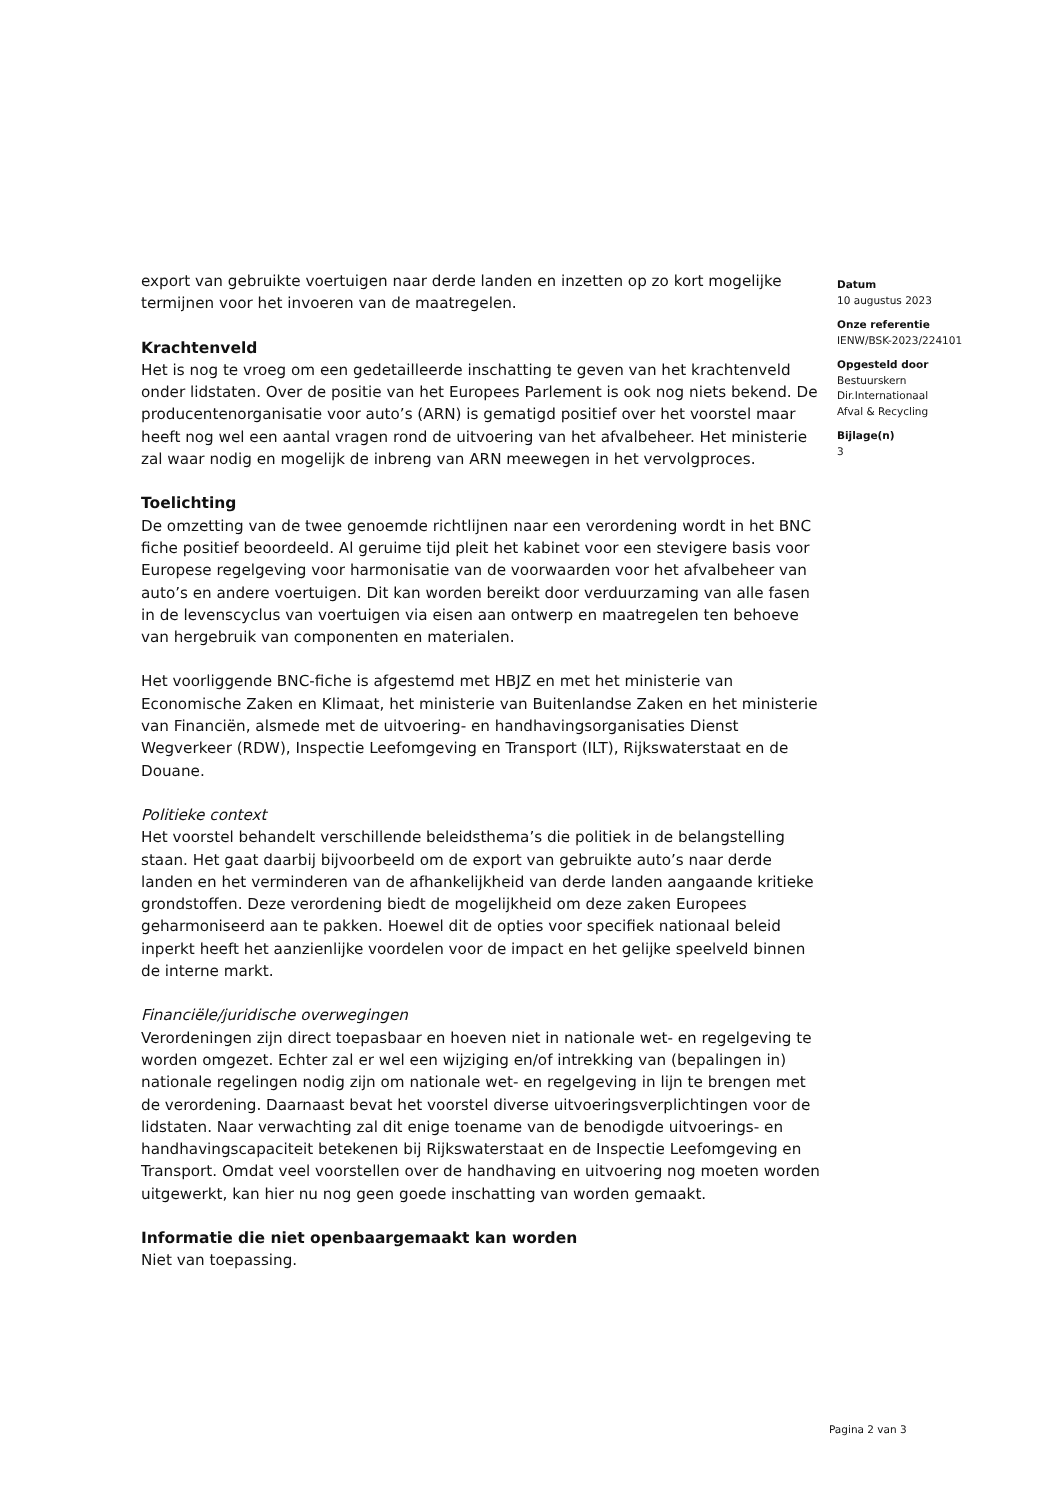export van gebruikte voertuigen naar derde landen en inzetten op zo kort mogelijke termijnen voor het invoeren van de maatregelen.
Krachtenveld
Het is nog te vroeg om een gedetailleerde inschatting te geven van het krachtenveld onder lidstaten. Over de positie van het Europees Parlement is ook nog niets bekend. De producentenorganisatie voor auto’s (ARN) is gematigd positief over het voorstel maar heeft nog wel een aantal vragen rond de uitvoering van het afvalbeheer. Het ministerie zal waar nodig en mogelijk de inbreng van ARN meewegen in het vervolgproces.
Toelichting
De omzetting van de twee genoemde richtlijnen naar een verordening wordt in het BNC fiche positief beoordeeld. Al geruime tijd pleit het kabinet voor een stevigere basis voor Europese regelgeving voor harmonisatie van de voorwaarden voor het afvalbeheer van auto’s en andere voertuigen. Dit kan worden bereikt door verduurzaming van alle fasen in de levenscyclus van voertuigen via eisen aan ontwerp en maatregelen ten behoeve van hergebruik van componenten en materialen.
Het voorliggende BNC-fiche is afgestemd met HBJZ en met het ministerie van Economische Zaken en Klimaat, het ministerie van Buitenlandse Zaken en het ministerie van Financiën, alsmede met de uitvoering- en handhavingsorganisaties Dienst Wegverkeer (RDW), Inspectie Leefomgeving en Transport (ILT), Rijkswaterstaat en de Douane.
Politieke context
Het voorstel behandelt verschillende beleidsthema’s die politiek in de belangstelling staan. Het gaat daarbij bijvoorbeeld om de export van gebruikte auto’s naar derde landen en het verminderen van de afhankelijkheid van derde landen aangaande kritieke grondstoffen. Deze verordening biedt de mogelijkheid om deze zaken Europees geharmoniseerd aan te pakken. Hoewel dit de opties voor specifiek nationaal beleid inperkt heeft het aanzienlijke voordelen voor de impact en het gelijke speelveld binnen de interne markt.
Financiële/juridische overwegingen
Verordeningen zijn direct toepasbaar en hoeven niet in nationale wet- en regelgeving te worden omgezet. Echter zal er wel een wijziging en/of intrekking van (bepalingen in) nationale regelingen nodig zijn om nationale wet- en regelgeving in lijn te brengen met de verordening. Daarnaast bevat het voorstel diverse uitvoeringsverplichtingen voor de lidstaten. Naar verwachting zal dit enige toename van de benodigde uitvoerings- en handhavingscapaciteit betekenen bij Rijkswaterstaat en de Inspectie Leefomgeving en Transport. Omdat veel voorstellen over de handhaving en uitvoering nog moeten worden uitgewerkt, kan hier nu nog geen goede inschatting van worden gemaakt.
Informatie die niet openbaargemaakt kan worden
Niet van toepassing.
Datum
10 augustus 2023
Onze referentie
IENW/BSK-2023/224101
Opgesteld door
Bestuurskern
Dir.Internationaal
Afval & Recycling
Bijlage(n)
3
Pagina 2 van 3